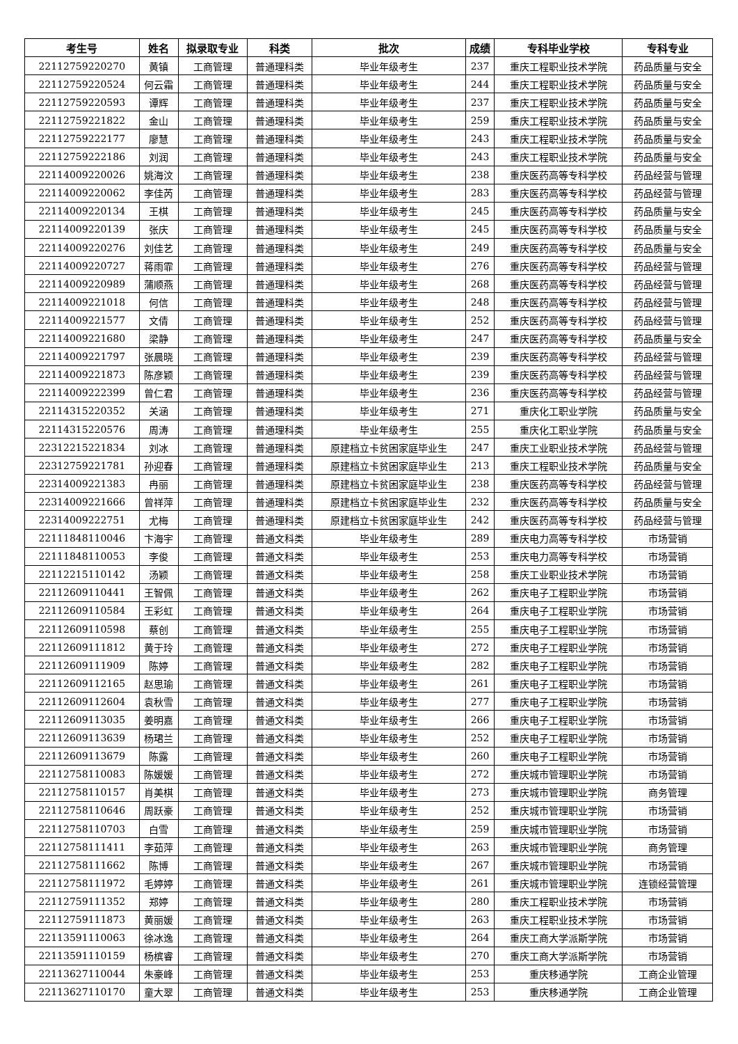| 考生号 | 姓名 | 拟录取专业 | 科类 | 批次 | 成绩 | 专科毕业学校 | 专科专业 |
| --- | --- | --- | --- | --- | --- | --- | --- |
| 22112759220270 | 黄镇 | 工商管理 | 普通理科类 | 毕业年级考生 | 237 | 重庆工程职业技术学院 | 药品质量与安全 |
| 22112759220524 | 何云霜 | 工商管理 | 普通理科类 | 毕业年级考生 | 244 | 重庆工程职业技术学院 | 药品质量与安全 |
| 22112759220593 | 谭辉 | 工商管理 | 普通理科类 | 毕业年级考生 | 237 | 重庆工程职业技术学院 | 药品质量与安全 |
| 22112759221822 | 金山 | 工商管理 | 普通理科类 | 毕业年级考生 | 259 | 重庆工程职业技术学院 | 药品质量与安全 |
| 22112759222177 | 廖慧 | 工商管理 | 普通理科类 | 毕业年级考生 | 243 | 重庆工程职业技术学院 | 药品质量与安全 |
| 22112759222186 | 刘润 | 工商管理 | 普通理科类 | 毕业年级考生 | 243 | 重庆工程职业技术学院 | 药品质量与安全 |
| 22114009220026 | 姚海汶 | 工商管理 | 普通理科类 | 毕业年级考生 | 238 | 重庆医药高等专科学校 | 药品经营与管理 |
| 22114009220062 | 李佳芮 | 工商管理 | 普通理科类 | 毕业年级考生 | 283 | 重庆医药高等专科学校 | 药品经营与管理 |
| 22114009220134 | 王棋 | 工商管理 | 普通理科类 | 毕业年级考生 | 245 | 重庆医药高等专科学校 | 药品质量与安全 |
| 22114009220139 | 张庆 | 工商管理 | 普通理科类 | 毕业年级考生 | 245 | 重庆医药高等专科学校 | 药品质量与安全 |
| 22114009220276 | 刘佳艺 | 工商管理 | 普通理科类 | 毕业年级考生 | 249 | 重庆医药高等专科学校 | 药品质量与安全 |
| 22114009220727 | 蒋雨霏 | 工商管理 | 普通理科类 | 毕业年级考生 | 276 | 重庆医药高等专科学校 | 药品经营与管理 |
| 22114009220989 | 蒲顺燕 | 工商管理 | 普通理科类 | 毕业年级考生 | 268 | 重庆医药高等专科学校 | 药品经营与管理 |
| 22114009221018 | 何信 | 工商管理 | 普通理科类 | 毕业年级考生 | 248 | 重庆医药高等专科学校 | 药品经营与管理 |
| 22114009221577 | 文倩 | 工商管理 | 普通理科类 | 毕业年级考生 | 252 | 重庆医药高等专科学校 | 药品经营与管理 |
| 22114009221680 | 梁静 | 工商管理 | 普通理科类 | 毕业年级考生 | 247 | 重庆医药高等专科学校 | 药品质量与安全 |
| 22114009221797 | 张晨晓 | 工商管理 | 普通理科类 | 毕业年级考生 | 239 | 重庆医药高等专科学校 | 药品经营与管理 |
| 22114009221873 | 陈彦颖 | 工商管理 | 普通理科类 | 毕业年级考生 | 239 | 重庆医药高等专科学校 | 药品经营与管理 |
| 22114009222399 | 曾仁君 | 工商管理 | 普通理科类 | 毕业年级考生 | 236 | 重庆医药高等专科学校 | 药品经营与管理 |
| 22114315220352 | 关涵 | 工商管理 | 普通理科类 | 毕业年级考生 | 271 | 重庆化工职业学院 | 药品质量与安全 |
| 22114315220576 | 周涛 | 工商管理 | 普通理科类 | 毕业年级考生 | 255 | 重庆化工职业学院 | 药品质量与安全 |
| 22312215221834 | 刘冰 | 工商管理 | 普通理科类 | 原建档立卡贫困家庭毕业生 | 247 | 重庆工业职业技术学院 | 药品经营与管理 |
| 22312759221781 | 孙迎春 | 工商管理 | 普通理科类 | 原建档立卡贫困家庭毕业生 | 213 | 重庆工程职业技术学院 | 药品质量与安全 |
| 22314009221383 | 冉丽 | 工商管理 | 普通理科类 | 原建档立卡贫困家庭毕业生 | 238 | 重庆医药高等专科学校 | 药品经营与管理 |
| 22314009221666 | 曾祥萍 | 工商管理 | 普通理科类 | 原建档立卡贫困家庭毕业生 | 232 | 重庆医药高等专科学校 | 药品质量与安全 |
| 22314009222751 | 尤梅 | 工商管理 | 普通理科类 | 原建档立卡贫困家庭毕业生 | 242 | 重庆医药高等专科学校 | 药品经营与管理 |
| 22111848110046 | 卞海宇 | 工商管理 | 普通文科类 | 毕业年级考生 | 289 | 重庆电力高等专科学校 | 市场营销 |
| 22111848110053 | 李俊 | 工商管理 | 普通文科类 | 毕业年级考生 | 253 | 重庆电力高等专科学校 | 市场营销 |
| 22112215110142 | 汤颖 | 工商管理 | 普通文科类 | 毕业年级考生 | 258 | 重庆工业职业技术学院 | 市场营销 |
| 22112609110441 | 王智佩 | 工商管理 | 普通文科类 | 毕业年级考生 | 262 | 重庆电子工程职业学院 | 市场营销 |
| 22112609110584 | 王彩虹 | 工商管理 | 普通文科类 | 毕业年级考生 | 264 | 重庆电子工程职业学院 | 市场营销 |
| 22112609110598 | 蔡创 | 工商管理 | 普通文科类 | 毕业年级考生 | 255 | 重庆电子工程职业学院 | 市场营销 |
| 22112609111812 | 黄于玲 | 工商管理 | 普通文科类 | 毕业年级考生 | 272 | 重庆电子工程职业学院 | 市场营销 |
| 22112609111909 | 陈婷 | 工商管理 | 普通文科类 | 毕业年级考生 | 282 | 重庆电子工程职业学院 | 市场营销 |
| 22112609112165 | 赵思瑜 | 工商管理 | 普通文科类 | 毕业年级考生 | 261 | 重庆电子工程职业学院 | 市场营销 |
| 22112609112604 | 袁秋雪 | 工商管理 | 普通文科类 | 毕业年级考生 | 277 | 重庆电子工程职业学院 | 市场营销 |
| 22112609113035 | 姜明嘉 | 工商管理 | 普通文科类 | 毕业年级考生 | 266 | 重庆电子工程职业学院 | 市场营销 |
| 22112609113639 | 杨珺兰 | 工商管理 | 普通文科类 | 毕业年级考生 | 252 | 重庆电子工程职业学院 | 市场营销 |
| 22112609113679 | 陈露 | 工商管理 | 普通文科类 | 毕业年级考生 | 260 | 重庆电子工程职业学院 | 市场营销 |
| 22112758110083 | 陈媛媛 | 工商管理 | 普通文科类 | 毕业年级考生 | 272 | 重庆城市管理职业学院 | 市场营销 |
| 22112758110157 | 肖美棋 | 工商管理 | 普通文科类 | 毕业年级考生 | 273 | 重庆城市管理职业学院 | 商务管理 |
| 22112758110646 | 周跃豪 | 工商管理 | 普通文科类 | 毕业年级考生 | 252 | 重庆城市管理职业学院 | 市场营销 |
| 22112758110703 | 白雪 | 工商管理 | 普通文科类 | 毕业年级考生 | 259 | 重庆城市管理职业学院 | 市场营销 |
| 22112758111411 | 李茹萍 | 工商管理 | 普通文科类 | 毕业年级考生 | 263 | 重庆城市管理职业学院 | 商务管理 |
| 22112758111662 | 陈博 | 工商管理 | 普通文科类 | 毕业年级考生 | 267 | 重庆城市管理职业学院 | 市场营销 |
| 22112758111972 | 毛婷婷 | 工商管理 | 普通文科类 | 毕业年级考生 | 261 | 重庆城市管理职业学院 | 连锁经营管理 |
| 22112759111352 | 郑婷 | 工商管理 | 普通文科类 | 毕业年级考生 | 280 | 重庆工程职业技术学院 | 市场营销 |
| 22112759111873 | 黄丽媛 | 工商管理 | 普通文科类 | 毕业年级考生 | 263 | 重庆工程职业技术学院 | 市场营销 |
| 22113591110063 | 徐冰逸 | 工商管理 | 普通文科类 | 毕业年级考生 | 264 | 重庆工商大学派斯学院 | 市场营销 |
| 22113591110159 | 杨槟睿 | 工商管理 | 普通文科类 | 毕业年级考生 | 270 | 重庆工商大学派斯学院 | 市场营销 |
| 22113627110044 | 朱豪峰 | 工商管理 | 普通文科类 | 毕业年级考生 | 253 | 重庆移通学院 | 工商企业管理 |
| 22113627110170 | 童大翠 | 工商管理 | 普通文科类 | 毕业年级考生 | 253 | 重庆移通学院 | 工商企业管理 |